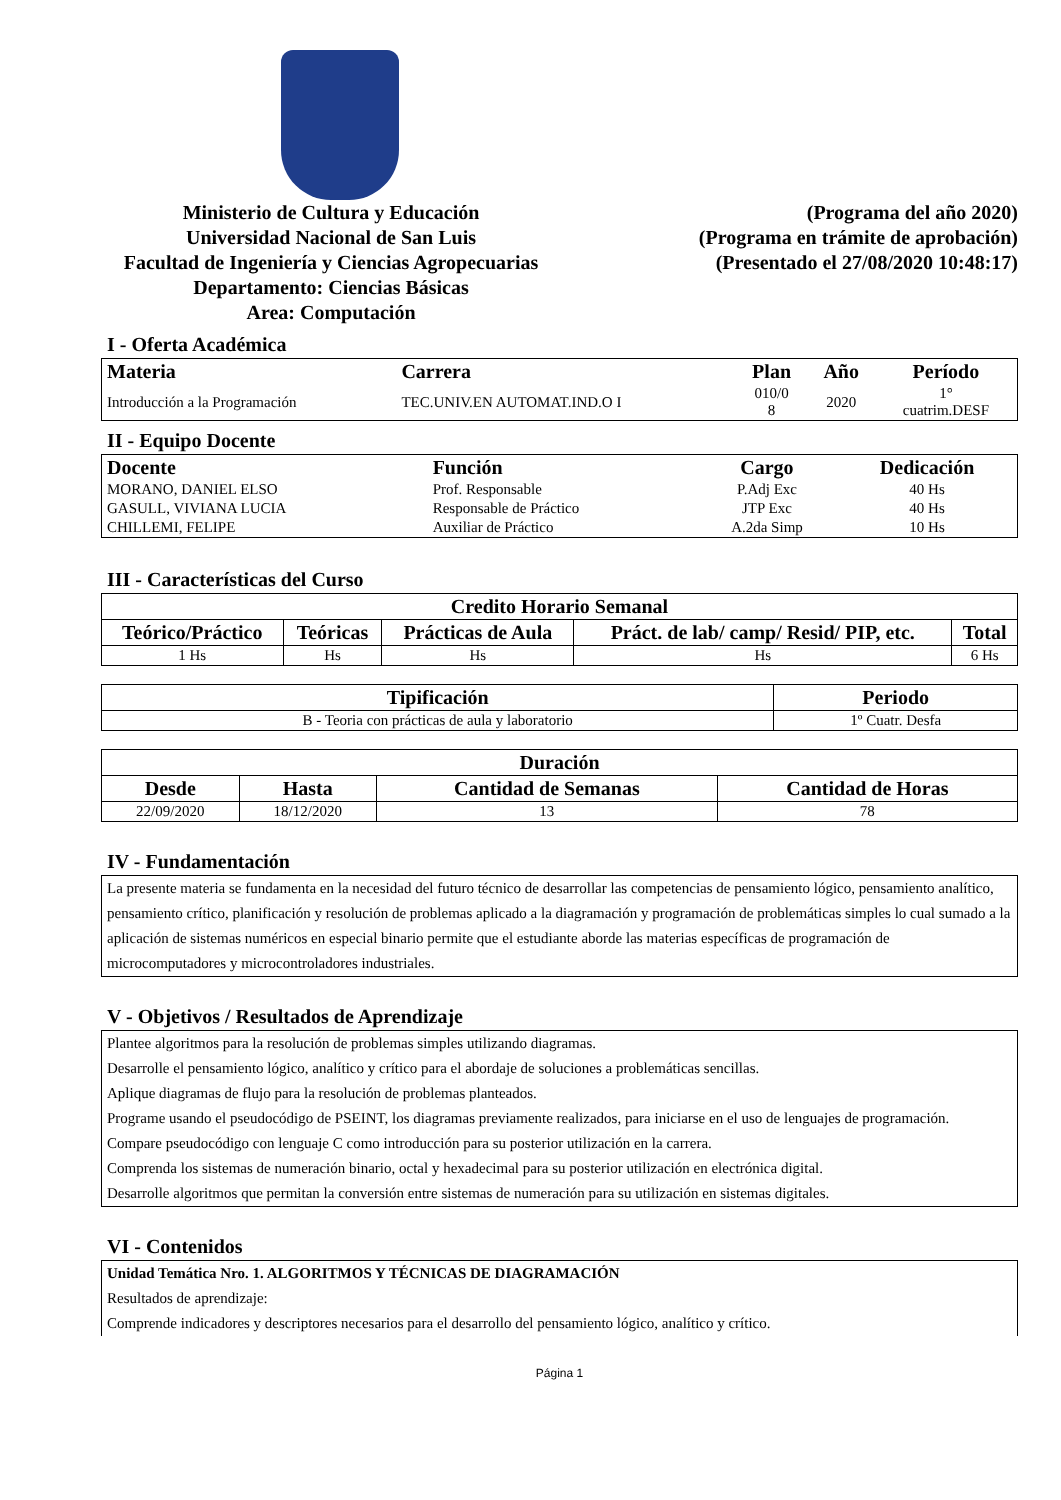Ministerio de Cultura y Educación
Universidad Nacional de San Luis
Facultad de Ingeniería y Ciencias Agropecuarias
Departamento: Ciencias Básicas
Area: Computación
(Programa del año 2020)
(Programa en trámite de aprobación)
(Presentado el 27/08/2020 10:48:17)
I - Oferta Académica
| Materia | Carrera | Plan | Año | Período |
| --- | --- | --- | --- | --- |
| Introducción a la Programación | TEC.UNIV.EN AUTOMAT.IND.O I | 010/0 8 | 2020 | 1° cuatrim.DESF |
II - Equipo Docente
| Docente | Función | Cargo | Dedicación |
| --- | --- | --- | --- |
| MORANO, DANIEL ELSO | Prof. Responsable | P.Adj Exc | 40 Hs |
| GASULL, VIVIANA LUCIA | Responsable de Práctico | JTP Exc | 40 Hs |
| CHILLEMI, FELIPE | Auxiliar de Práctico | A.2da Simp | 10 Hs |
III - Características del Curso
| Credito Horario Semanal | | | | |
| --- | --- | --- | --- | --- |
| Teórico/Práctico | Teóricas | Prácticas de Aula | Práct. de lab/ camp/ Resid/ PIP, etc. | Total |
| 1 Hs | Hs | Hs | Hs | 6 Hs |
| Tipificación | Periodo |
| --- | --- |
| B - Teoria con prácticas de aula y laboratorio | 1º Cuatr. Desfa |
| Duración | | | |
| --- | --- | --- | --- |
| Desde | Hasta | Cantidad de Semanas | Cantidad de Horas |
| 22/09/2020 | 18/12/2020 | 13 | 78 |
IV - Fundamentación
La presente materia se fundamenta en la necesidad del futuro técnico de desarrollar las competencias de pensamiento lógico, pensamiento analítico, pensamiento crítico, planificación y resolución de problemas aplicado a la diagramación y programación de problemáticas simples lo cual sumado a la aplicación de sistemas numéricos en especial binario permite que el estudiante aborde las materias específicas de programación de microcomputadores y microcontroladores industriales.
V - Objetivos / Resultados de Aprendizaje
Plantee algoritmos para la resolución de problemas simples utilizando diagramas.
Desarrolle el pensamiento lógico, analítico y crítico para el abordaje de soluciones a problemáticas sencillas.
Aplique diagramas de flujo para la resolución de problemas planteados.
Programe usando el pseudocódigo de PSEINT, los diagramas previamente realizados, para iniciarse en el uso de lenguajes de programación.
Compare pseudocódigo con lenguaje C como introducción para su posterior utilización en la carrera.
Comprenda los sistemas de numeración binario, octal y hexadecimal para su posterior utilización en electrónica digital.
Desarrolle algoritmos que permitan la conversión entre sistemas de numeración para su utilización en sistemas digitales.
VI - Contenidos
Unidad Temática Nro. 1. ALGORITMOS Y TÉCNICAS DE DIAGRAMACIÓN
Resultados de aprendizaje:
Comprende indicadores y descriptores necesarios para el desarrollo del pensamiento lógico, analítico y crítico.
Página 1